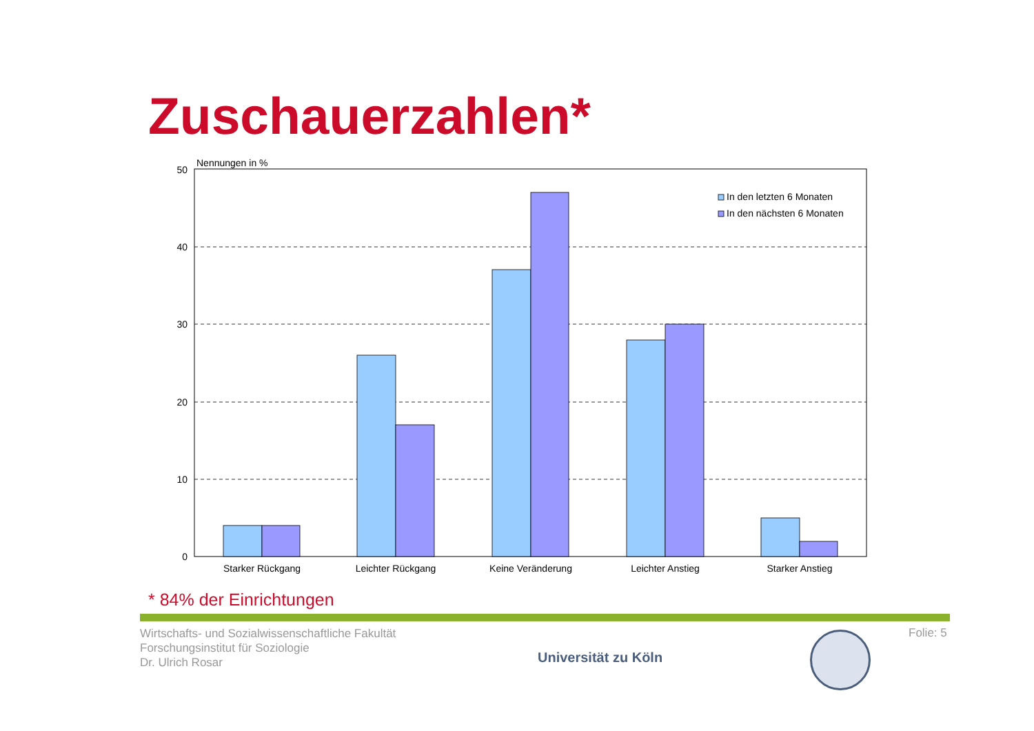Zuschauerzahlen*
Nennungen in %
50
40
30
20
10
0
In den letzten 6 Monaten
In den nächsten 6 Monaten
Starker Rückgang
Leichter Rückgang
Keine Veränderung
Leichter Anstieg
Starker Anstieg
* 84% der Einrichtungen
Wirtschafts- und Sozialwissenschaftliche Fakultät
Forschungsinstitut für Soziologie
Dr. Ulrich Rosar
Universität zu Köln
Folie: 5